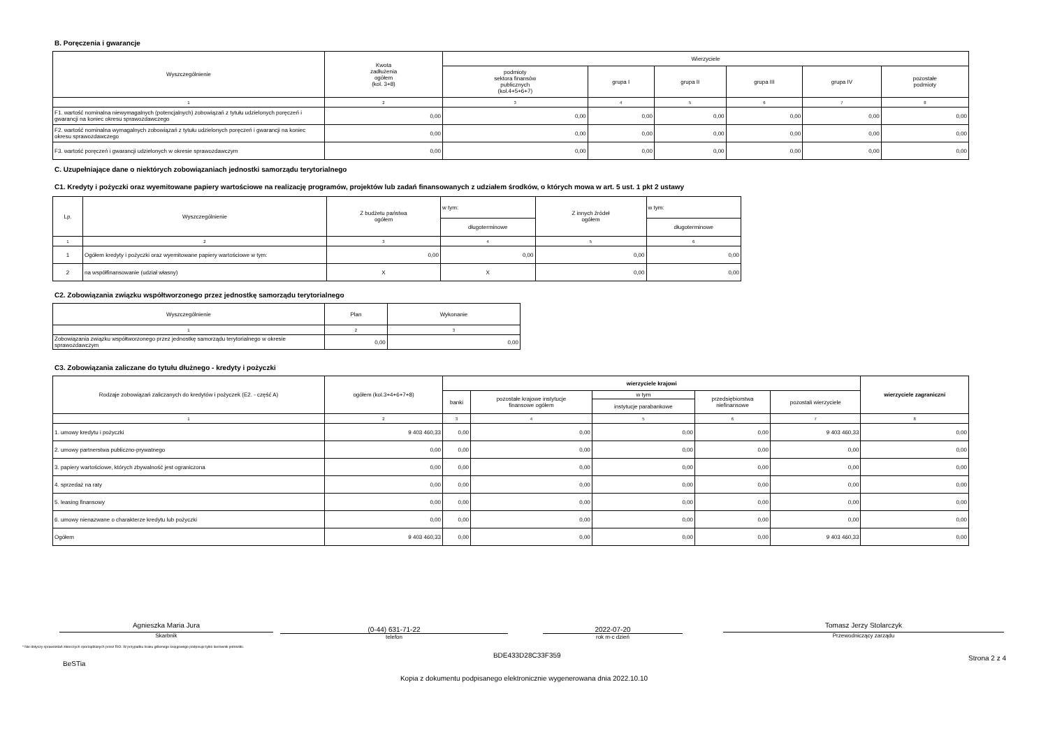B. Poręczenia i gwarancje
| Wyszczególnienie | Kwota zadłużenia ogółem (kol. 3+8) | Wierzyciele | | | | | |
| --- | --- | --- | --- | --- | --- | --- | --- |
| | | podmioty sektora finansów publicznych (kol.4+5+6+7) | grupa I | grupa II | grupa III | grupa IV | pozostałe podmioty |
| 1 | 2 | 3 | 4 | 5 | 6 | 7 | 8 |
| F1. wartość nominalna niewymagalnych (potencjalnych) zobowiązań z tytułu udzielonych poręczeń i gwarancji na koniec okresu sprawozdawczego | 0,00 | 0,00 | 0,00 | 0,00 | 0,00 | 0,00 | 0,00 |
| F2. wartość nominalna wymagalnych zobowiązań z tytułu udzielonych poręczeń i gwarancji na koniec okresu sprawozdawczego | 0,00 | 0,00 | 0,00 | 0,00 | 0,00 | 0,00 | 0,00 |
| F3. wartość poręczeń i gwarancji udzielonych w okresie sprawozdawczym | 0,00 | 0,00 | 0,00 | 0,00 | 0,00 | 0,00 | 0,00 |
C. Uzupełniające dane o niektórych zobowiązaniach jednostki samorządu terytorialnego
C1. Kredyty i pożyczki oraz wyemitowane papiery wartościowe na realizację programów, projektów lub zadań finansowanych z udziałem środków, o których mowa w art. 5 ust. 1 pkt 2 ustawy
| Lp. | Wyszczególnienie | Z budżetu państwa ogółem | w tym: | Z innych źródeł ogółem | w tym: |
| --- | --- | --- | --- | --- | --- |
| | | | długoterminowe | | długoterminowe |
| 1 | 2 | 3 | 4 | 5 | 6 |
| 1 | Ogółem kredyty i pożyczki oraz wyemitowane papiery wartościowe w tym: | 0,00 | 0,00 | 0,00 | 0,00 |
| 2 | na współfinansowanie (udział własny) | X | X | 0,00 | 0,00 |
C2. Zobowiązania związku współtworzonego przez jednostkę samorządu terytorialnego
| Wyszczególnienie | Plan | Wykonanie |
| --- | --- | --- |
| 1 | 2 | 3 |
| Zobowiązania związku współtworzonego przez jednostkę samorządu terytorialnego w okresie sprawozdawczym | 0,00 | 0,00 |
C3. Zobowiązania zaliczane do tytułu dłużnego - kredyty i pożyczki
| Rodzaje zobowiązań zaliczanych do kredytów i pożyczek (E2. - część A) | ogółem (kol.3+4+6+7+8) | wierzyciele krajowi | | | | | wierzyciele zagraniczni |
| --- | --- | --- | --- | --- | --- | --- | --- |
| | | banki | pozostałe krajowe instytucje finansowe ogółem | w tym | przedsiębiorstwa niefinansowe | pozostali wierzyciele | |
| | | | | instytucje parabankowe | | | |
| 1 | 2 | 3 | 4 | 5 | 6 | 7 | 8 |
| 1. umowy kredytu i pożyczki | 9 403 460,33 | 0,00 | 0,00 | 0,00 | 0,00 | 9 403 460,33 | 0,00 |
| 2. umowy partnerstwa publiczno-prywatnego | 0,00 | 0,00 | 0,00 | 0,00 | 0,00 | 0,00 | 0,00 |
| 3. papiery wartościowe, których zbywalność jest ograniczona | 0,00 | 0,00 | 0,00 | 0,00 | 0,00 | 0,00 | 0,00 |
| 4. sprzedaż na raty | 0,00 | 0,00 | 0,00 | 0,00 | 0,00 | 0,00 | 0,00 |
| 5. leasing finansowy | 0,00 | 0,00 | 0,00 | 0,00 | 0,00 | 0,00 | 0,00 |
| 6. umowy nienazwane o charakterze kredytu lub pożyczki | 0,00 | 0,00 | 0,00 | 0,00 | 0,00 | 0,00 | 0,00 |
| Ogółem | 9 403 460,33 | 0,00 | 0,00 | 0,00 | 0,00 | 9 403 460,33 | 0,00 |
Agnieszka Maria Jura
Skarbnik
(0-44) 631-71-22
telefon
2022-07-20
rok m-c dzień
Tomasz Jerzy Stolarczyk
Przewodniczący zarządu
* Nie dotyczy sprawozdań zbiorczych sporządzanych przez RIO. W przypadku braku głównego księgowego podpisuje tylko kierownik jednostki.
BeSTia BDE433D28C33F359 Strona 2 z 4
Kopia z dokumentu podpisanego elektronicznie wygenerowana dnia 2022.10.10